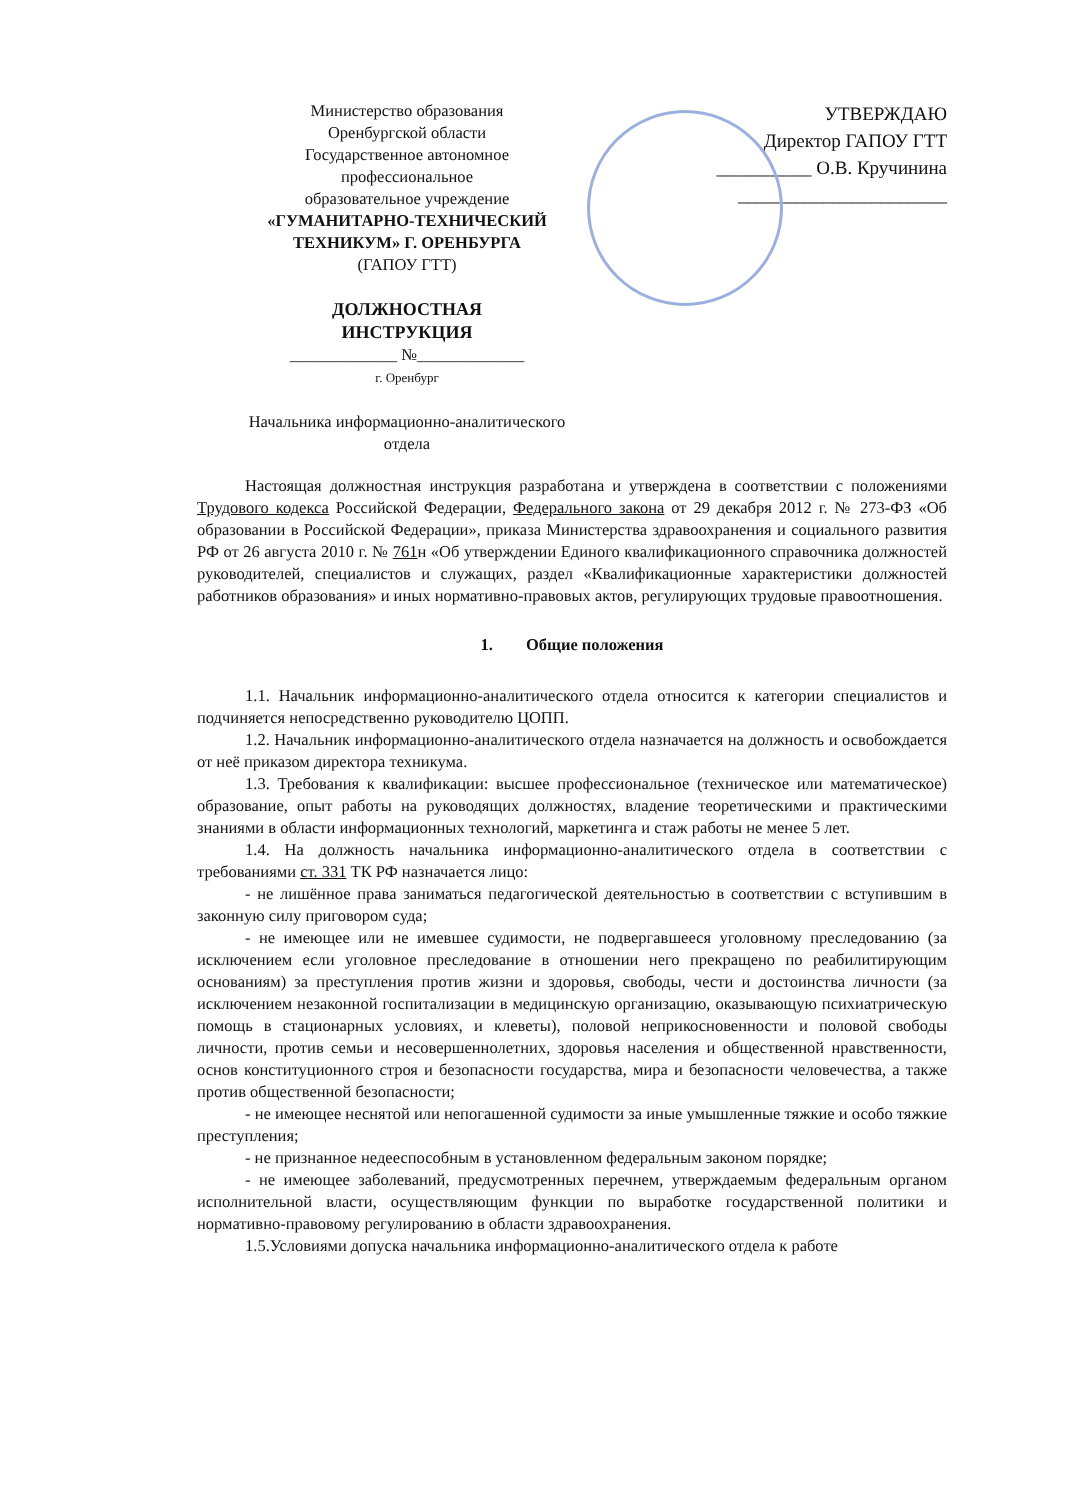Министерство образования
Оренбургской области
Государственное автономное
профессиональное
образовательное учреждение
«ГУМАНИТАРНО-ТЕХНИЧЕСКИЙ
ТЕХНИКУМ» Г. ОРЕНБУРГА
(ГАПОУ ГТТ)
ДОЛЖНОСТНАЯ
ИНСТРУКЦИЯ
_____________ №_____________
г. Оренбург
Начальника информационно-аналитического
отдела
УТВЕРЖДАЮ
Директор ГАПОУ ГТТ
__________ О.В. Кручинина
______________________
Настоящая должностная инструкция разработана и утверждена в соответствии с положениями Трудового кодекса Российской Федерации, Федерального закона от 29 декабря 2012 г. № 273-ФЗ «Об образовании в Российской Федерации», приказа Министерства здравоохранения и социального развития РФ от 26 августа 2010 г. № 761н «Об утверждении Единого квалификационного справочника должностей руководителей, специалистов и служащих, раздел «Квалификационные характеристики должностей работников образования» и иных нормативно-правовых актов, регулирующих трудовые правоотношения.
1. Общие положения
1.1. Начальник информационно-аналитического отдела относится к категории специалистов и подчиняется непосредственно руководителю ЦОПП.
1.2. Начальник информационно-аналитического отдела назначается на должность и освобождается от неё приказом директора техникума.
1.3. Требования к квалификации: высшее профессиональное (техническое или математическое) образование, опыт работы на руководящих должностях, владение теоретическими и практическими знаниями в области информационных технологий, маркетинга и стаж работы не менее 5 лет.
1.4. На должность начальника информационно-аналитического отдела в соответствии с требованиями ст. 331 ТК РФ назначается лицо:
- не лишённое права заниматься педагогической деятельностью в соответствии с вступившим в законную силу приговором суда;
- не имеющее или не имевшее судимости, не подвергавшееся уголовному преследованию (за исключением если уголовное преследование в отношении него прекращено по реабилитирующим основаниям) за преступления против жизни и здоровья, свободы, чести и достоинства личности (за исключением незаконной госпитализации в медицинскую организацию, оказывающую психиатрическую помощь в стационарных условиях, и клеветы), половой неприкосновенности и половой свободы личности, против семьи и несовершеннолетних, здоровья населения и общественной нравственности, основ конституционного строя и безопасности государства, мира и безопасности человечества, а также против общественной безопасности;
- не имеющее неснятой или непогашенной судимости за иные умышленные тяжкие и особо тяжкие преступления;
- не признанное недееспособным в установленном федеральным законом порядке;
- не имеющее заболеваний, предусмотренных перечнем, утверждаемым федеральным органом исполнительной власти, осуществляющим функции по выработке государственной политики и нормативно-правовому регулированию в области здравоохранения.
1.5.Условиями допуска начальника информационно-аналитического отдела к работе